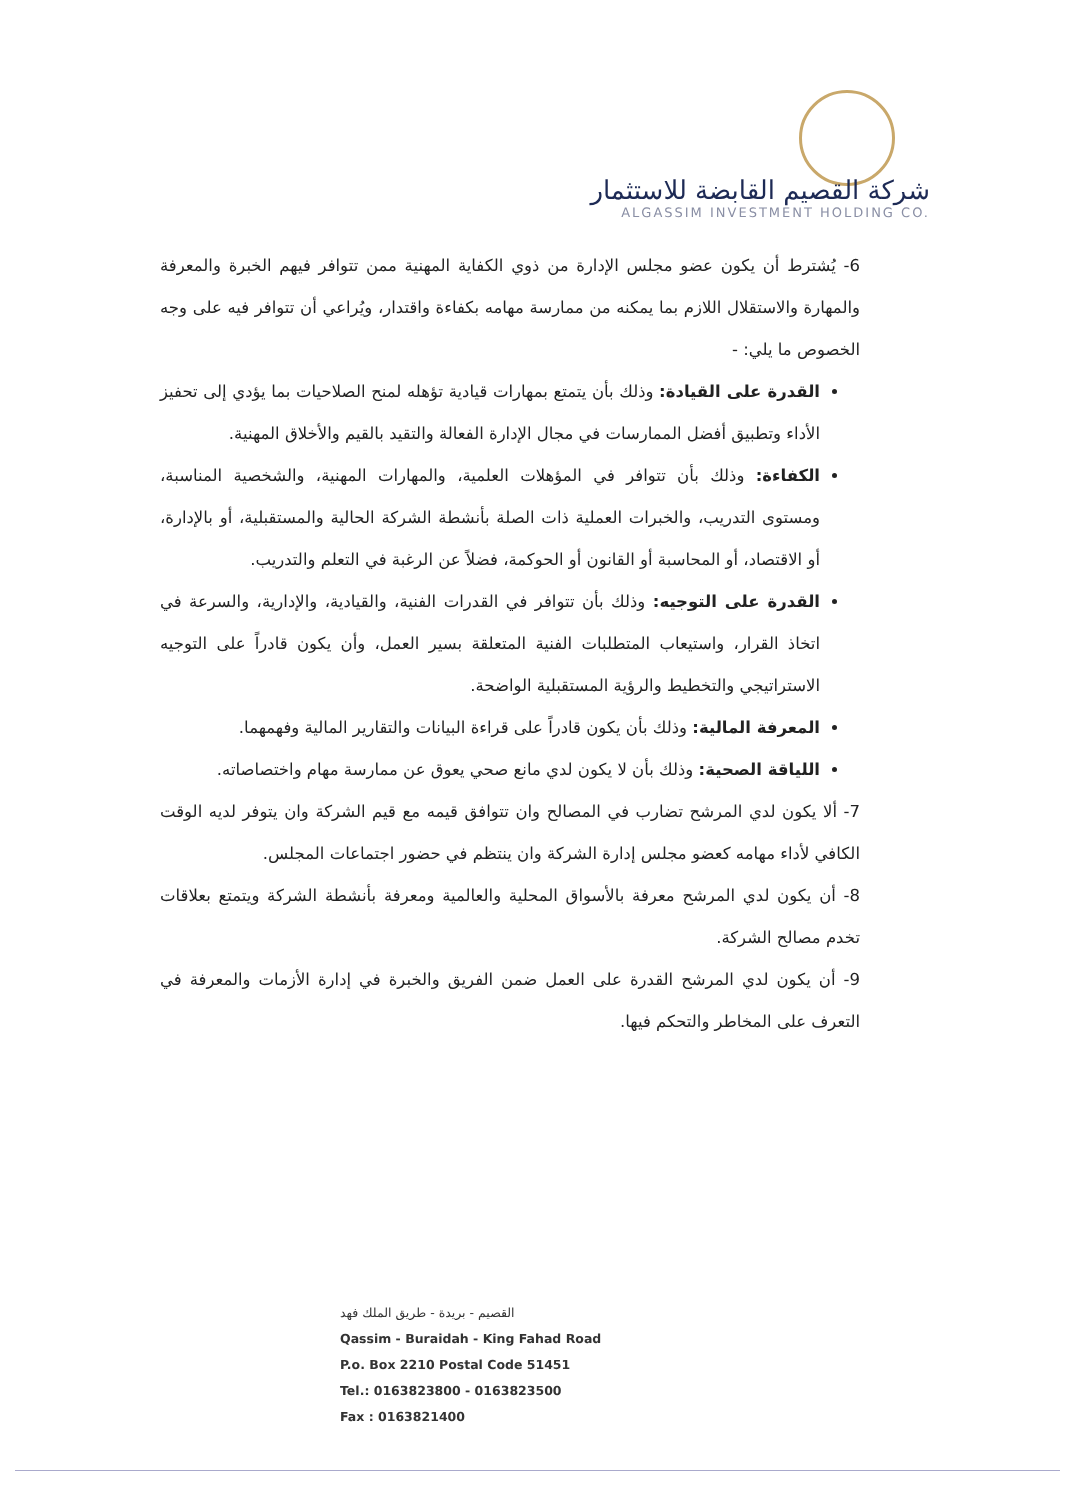شركة القصيم القابضة للاستثمار
ALGASSIM INVESTMENT HOLDING CO.
6- يُشترط أن يكون عضو مجلس الإدارة من ذوي الكفاية المهنية ممن تتوافر فيهم الخبرة والمعرفة والمهارة والاستقلال اللازم بما يمكنه من ممارسة مهامه بكفاءة واقتدار، ويُراعي أن تتوافر فيه على وجه الخصوص ما يلي: -
القدرة على القيادة: وذلك بأن يتمتع بمهارات قيادية تؤهله لمنح الصلاحيات بما يؤدي إلى تحفيز الأداء وتطبيق أفضل الممارسات في مجال الإدارة الفعالة والتقيد بالقيم والأخلاق المهنية.
الكفاءة: وذلك بأن تتوافر في المؤهلات العلمية، والمهارات المهنية، والشخصية المناسبة، ومستوى التدريب، والخبرات العملية ذات الصلة بأنشطة الشركة الحالية والمستقبلية، أو بالإدارة، أو الاقتصاد، أو المحاسبة أو القانون أو الحوكمة، فضلاً عن الرغبة في التعلم والتدريب.
القدرة على التوجيه: وذلك بأن تتوافر في القدرات الفنية، والقيادية، والإدارية، والسرعة في اتخاذ القرار، واستيعاب المتطلبات الفنية المتعلقة بسير العمل، وأن يكون قادراً على التوجيه الاستراتيجي والتخطيط والرؤية المستقبلية الواضحة.
المعرفة المالية: وذلك بأن يكون قادراً على قراءة البيانات والتقارير المالية وفهمهما.
اللياقة الصحية: وذلك بأن لا يكون لدي مانع صحي يعوق عن ممارسة مهام واختصاصاته.
7- ألا يكون لدي المرشح تضارب في المصالح وان تتوافق قيمه مع قيم الشركة وان يتوفر لديه الوقت الكافي لأداء مهامه كعضو مجلس إدارة الشركة وان ينتظم في حضور اجتماعات المجلس.
8- أن يكون لدي المرشح معرفة بالأسواق المحلية والعالمية ومعرفة بأنشطة الشركة ويتمتع بعلاقات تخدم مصالح الشركة.
9- أن يكون لدي المرشح القدرة على العمل ضمن الفريق والخبرة في إدارة الأزمات والمعرفة في التعرف على المخاطر والتحكم فيها.
القصيم - بريدة - طريق الملك فهد
Qassim - Buraidah - King Fahad Road
P.o. Box 2210 Postal Code 51451
Tel.: 0163823800 - 0163823500
Fax : 0163821400